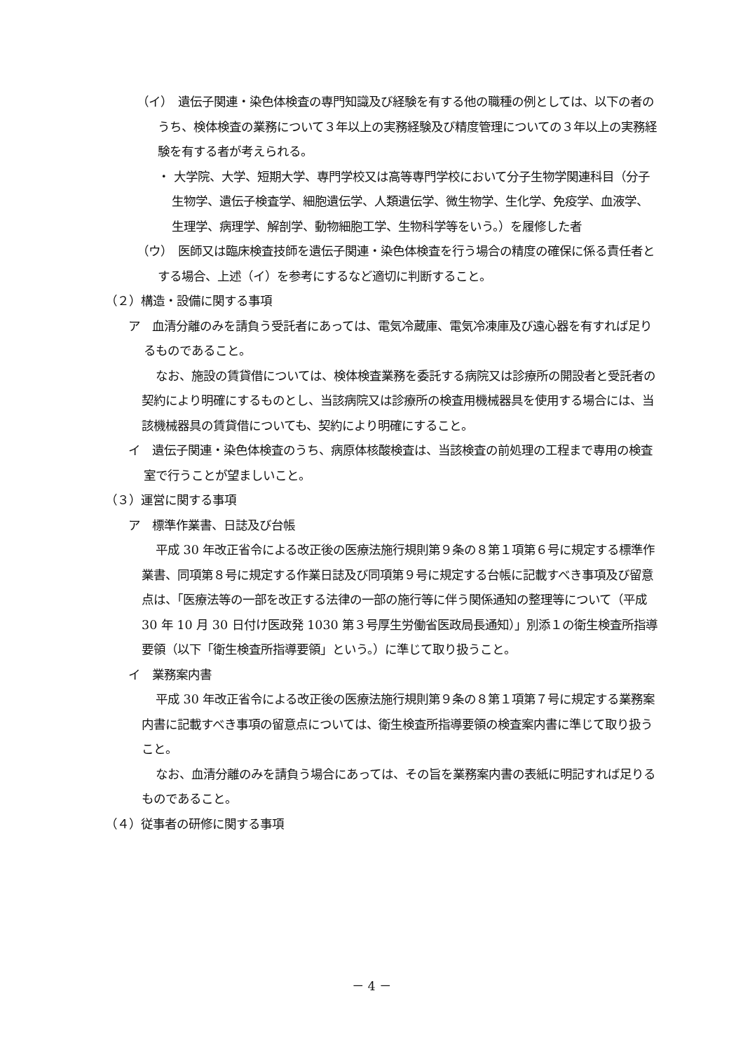（イ）　遺伝子関連・染色体検査の専門知識及び経験を有する他の職種の例としては、以下の者のうち、検体検査の業務について３年以上の実務経験及び精度管理についての３年以上の実務経験を有する者が考えられる。
・ 大学院、大学、短期大学、専門学校又は高等専門学校において分子生物学関連科目（分子生物学、遺伝子検査学、細胞遺伝学、人類遺伝学、微生物学、生化学、免疫学、血液学、生理学、病理学、解剖学、動物細胞工学、生物科学等をいう。）を履修した者
（ウ）　医師又は臨床検査技師を遺伝子関連・染色体検査を行う場合の精度の確保に係る責任者とする場合、上述（イ）を参考にするなど適切に判断すること。
（２）構造・設備に関する事項
ア　血清分離のみを請負う受託者にあっては、電気冷蔵庫、電気冷凍庫及び遠心器を有すれば足りるものであること。
なお、施設の賃貸借については、検体検査業務を委託する病院又は診療所の開設者と受託者の契約により明確にするものとし、当該病院又は診療所の検査用機械器具を使用する場合には、当該機械器具の賃貸借についても、契約により明確にすること。
イ　遺伝子関連・染色体検査のうち、病原体核酸検査は、当該検査の前処理の工程まで専用の検査室で行うことが望ましいこと。
（３）運営に関する事項
ア　標準作業書、日誌及び台帳
平成 30 年改正省令による改正後の医療法施行規則第９条の８第１項第６号に規定する標準作業書、同項第８号に規定する作業日誌及び同項第９号に規定する台帳に記載すべき事項及び留意点は、「医療法等の一部を改正する法律の一部の施行等に伴う関係通知の整理等について（平成 30 年 10 月 30 日付け医政発 1030 第３号厚生労働省医政局長通知）」別添１の衛生検査所指導要領（以下「衛生検査所指導要領」という。）に準じて取り扱うこと。
イ　業務案内書
平成 30 年改正省令による改正後の医療法施行規則第９条の８第１項第７号に規定する業務案内書に記載すべき事項の留意点については、衛生検査所指導要領の検査案内書に準じて取り扱うこと。
なお、血清分離のみを請負う場合にあっては、その旨を業務案内書の表紙に明記すれば足りるものであること。
（４）従事者の研修に関する事項
－ 4 －